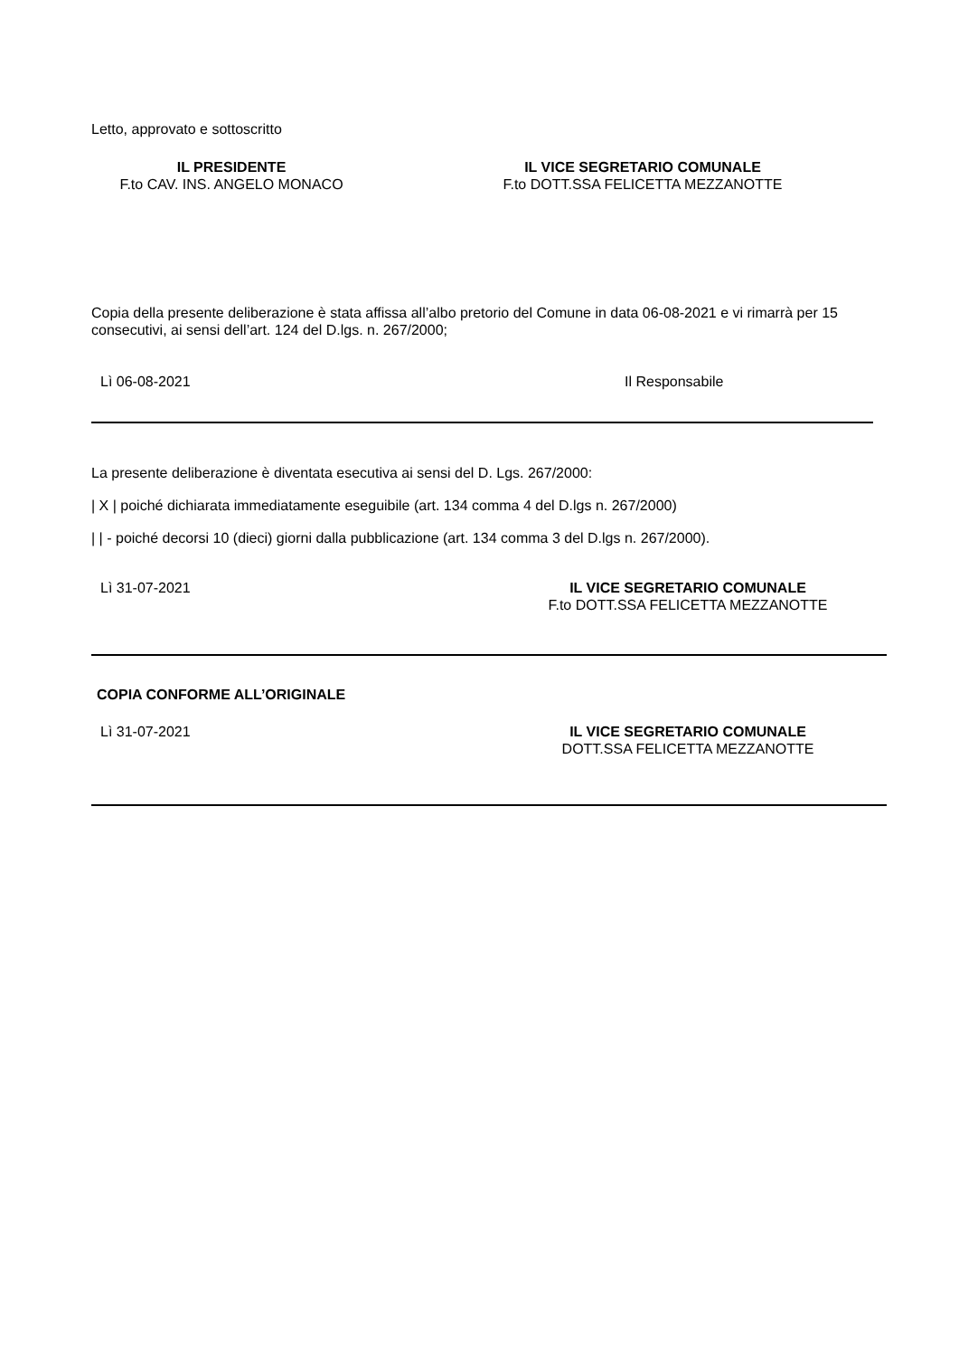Letto, approvato e sottoscritto
IL PRESIDENTE
F.to CAV. INS. ANGELO MONACO
IL VICE SEGRETARIO COMUNALE
F.to DOTT.SSA FELICETTA MEZZANOTTE
Copia della presente deliberazione è stata affissa all’albo pretorio del Comune in data 06-08-2021 e vi rimarrà per 15 consecutivi, ai sensi dell’art. 124 del D.lgs. n. 267/2000;
Lì 06-08-2021 Il Responsabile
La presente deliberazione è diventata esecutiva ai sensi del D. Lgs. 267/2000:
| X | poiché dichiarata immediatamente eseguibile (art. 134 comma 4 del D.lgs n. 267/2000)
| | - poiché decorsi 10 (dieci) giorni dalla pubblicazione (art. 134 comma 3 del D.lgs n. 267/2000).
Lì 31-07-2021 IL VICE SEGRETARIO COMUNALE
F.to DOTT.SSA FELICETTA MEZZANOTTE
COPIA CONFORME ALL’ORIGINALE
Lì 31-07-2021 IL VICE SEGRETARIO COMUNALE
DOTT.SSA FELICETTA MEZZANOTTE